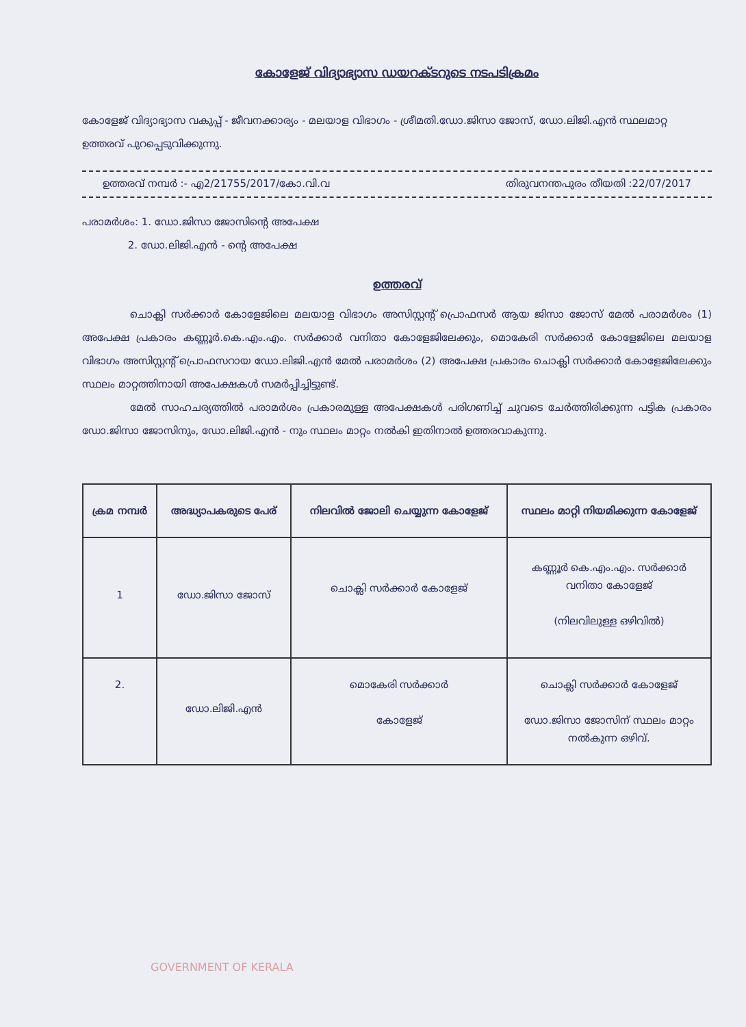കോളേജ് വിദ്യാഭ്യാസ ഡയറക്ടറുടെ നടപടിക്രമം
കോളേജ് വിദ്യാഭ്യാസ വകുപ്പ് - ജീവനക്കാര്യം - മലയാള വിഭാഗം - ശ്രീമതി.ഡോ.ജിസാ ജോസ്, ഡോ.ലിജി.എൻ സ്ഥലമാറ്റ ഉത്തരവ് പുറപ്പെടുവിക്കുന്നു.
ഉത്തരവ് നമ്പർ :- എ2/21755/2017/കോ.വി.വ തിരുവനന്തപുരം തീയതി :22/07/2017
പരാമർശം: 1. ഡോ.ജിസാ ജോസിന്റെ അപേക്ഷ
2. ഡോ.ലിജി.എൻ - ന്റെ അപേക്ഷ
ഉത്തരവ്
ചൊക്ലി സർക്കാർ കോളേജിലെ മലയാള വിഭാഗം അസിസ്റ്റന്റ് പ്രൊഫസർ ആയ ജിസാ ജോസ് മേൽ പരാമർശം (1) അപേക്ഷ പ്രകാരം കണ്ണൂർ.കെ.എം.എം. സർക്കാർ വനിതാ കോളേജിലേക്കും, മൊകേരി സർക്കാർ കോളേജിലെ മലയാള വിഭാഗം അസിസ്റ്റന്റ് പ്രൊഫസറായ ഡോ.ലിജി.എൻ മേൽ പരാമർശം (2) അപേക്ഷ പ്രകാരം ചൊക്ലി സർക്കാർ കോളേജിലേക്കും സ്ഥലം മാറ്റത്തിനായി അപേക്ഷകൾ സമർപ്പിച്ചിട്ടുണ്ട്.
മേൽ സാഹചര്യത്തിൽ പരാമർശം പ്രകാരമുള്ള അപേക്ഷകൾ പരിഗണിച്ച് ചുവടെ ചേർത്തിരിക്കുന്ന പട്ടിക പ്രകാരം ഡോ.ജിസാ ജോസിനും, ഡോ.ലിജി.എൻ - നും സ്ഥലം മാറ്റം നൽകി ഇതിനാൽ ഉത്തരവാകുന്നു.
| ക്രമ നമ്പർ | അദ്ധ്യാപകരുടെ പേര് | നിലവിൽ ജോലി ചെയ്യുന്ന കോളേജ് | സ്ഥലം മാറ്റി നിയമിക്കുന്ന കോളേജ് |
| --- | --- | --- | --- |
| 1 | ഡോ.ജിസാ ജോസ് | ചൊക്ലി സർക്കാർ കോളേജ് | കണ്ണൂർ കെ.എം.എം. സർക്കാർ വനിതാ കോളേജ് (നിലവിലുള്ള ഒഴിവിൽ) |
| 2. | ഡോ.ലിജി.എൻ | മൊകേരി സർക്കാർ കോളേജ് | ചൊക്ലി സർക്കാർ കോളേജ് ഡോ.ജിസാ ജോസിന് സ്ഥലം മാറ്റം നൽകുന്ന ഒഴിവ്. |
GOVERNMENT OF KERALA